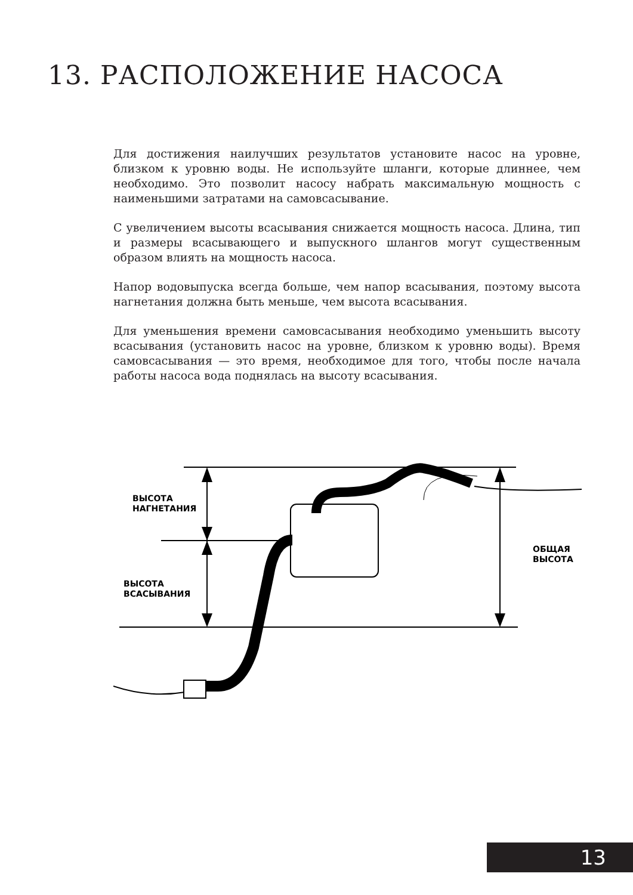13. РАСПОЛОЖЕНИЕ НАСОСА
Для достижения наилучших результатов установите насос на уровне, близком к уровню воды. Не используйте шланги, которые длиннее, чем необходимо. Это позволит насосу набрать максимальную мощность с наименьшими затратами на самовсасывание.
С увеличением высоты всасывания снижается мощность насоса. Длина, тип и размеры всасывающего и выпускного шлангов могут существенным образом влиять на мощность насоса.
Напор водовыпуска всегда больше, чем напор всасывания, поэтому высота нагнетания должна быть меньше, чем высота всасывания.
Для уменьшения времени самовсасывания необходимо уменьшить высоту всасывания (установить насос на уровне, близком к уровню воды). Время самовсасывания — это время, необходимое для того, чтобы после начала работы насоса вода поднялась на высоту всасывания.
ВЫСОТА
НАГНЕТАНИЯ
ВЫСОТА
ВСАСЫВАНИЯ
ОБЩАЯ
ВЫСОТА
13